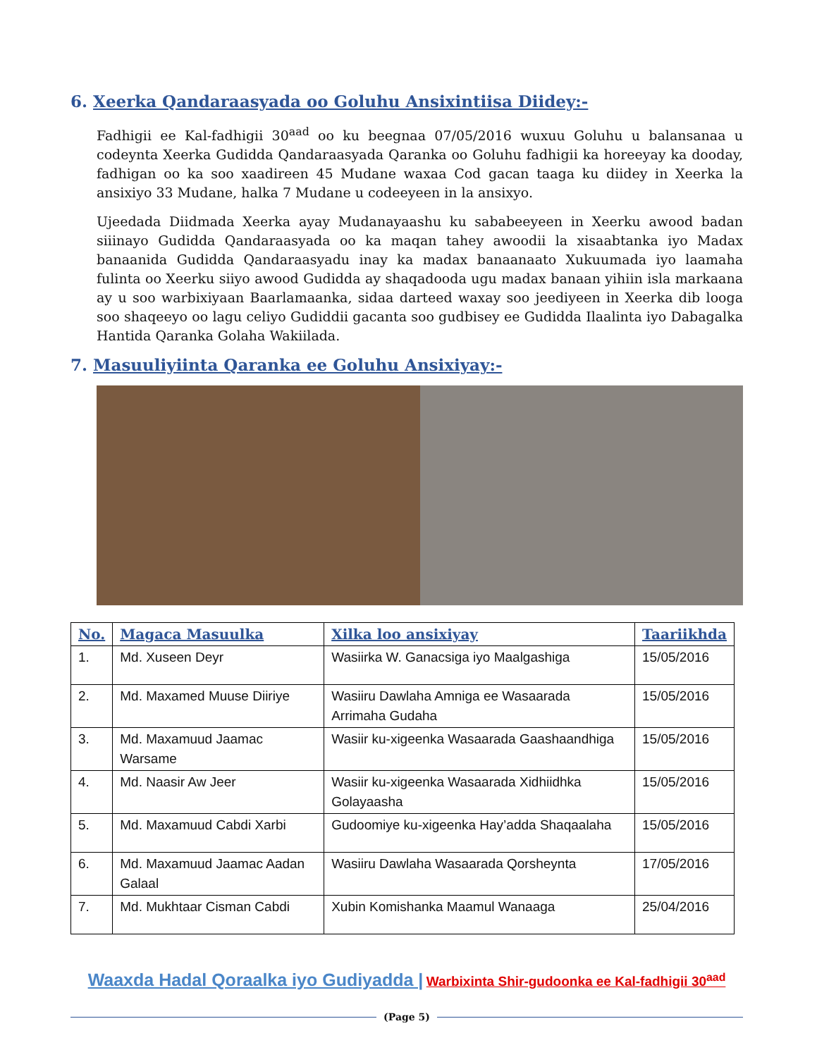6. Xeerka Qandaraasyada oo Goluhu Ansixintiisa Diidey:-
Fadhigii ee Kal-fadhigii 30<sup>aad</sup> oo ku beegnaa 07/05/2016 wuxuu Goluhu u balansanaa u codeynta Xeerka Gudidda Qandaraasyada Qaranka oo Goluhu fadhigii ka horeeyay ka dooday, fadhigan oo ka soo xaadireen 45 Mudane waxaa Cod gacan taaga ku diidey in Xeerka la ansixiyo 33 Mudane, halka 7 Mudane u codeeyeen in la ansixyo.
Ujeedada Diidmada Xeerka ayay Mudanayaashu ku sababeeyeen in Xeerku awood badan siiinayo Gudidda Qandaraasyada oo ka maqan tahey awoodii la xisaabtanka iyo Madax banaanida Gudidda Qandaraasyadu inay ka madax banaanaato Xukuumada iyo laamaha fulinta oo Xeerku siiyo awood Gudidda ay shaqadooda ugu madax banaan yihiin isla markaana ay u soo warbixiyaan Baarlamaanka, sidaa darteed waxay soo jeediyeen in Xeerka dib looga soo shaqeeyo oo lagu celiyo Gudiddii gacanta soo gudbisey ee Gudidda Ilaalinta iyo Dabagalka Hantida Qaranka Golaha Wakiilada.
7. Masuuliyiinta Qaranka ee Goluhu Ansixiyay:-
| No. | Magaca Masuulka | Xilka loo ansixiyay | Taariikhda |
| --- | --- | --- | --- |
| 1. | Md. Xuseen Deyr | Wasiirka W. Ganacsiga iyo Maalgashiga | 15/05/2016 |
| 2. | Md. Maxamed Muuse Diiriye | Wasiiru Dawlaha Amniga ee Wasaarada Arrimaha Gudaha | 15/05/2016 |
| 3. | Md. Maxamuud Jaamac Warsame | Wasiir ku-xigeenka Wasaarada Gaashaandhiga | 15/05/2016 |
| 4. | Md. Naasir Aw Jeer | Wasiir ku-xigeenka Wasaarada Xidhiidhka Golayaasha | 15/05/2016 |
| 5. | Md. Maxamuud Cabdi Xarbi | Gudoomiye ku-xigeenka Hay’adda Shaqaalaha | 15/05/2016 |
| 6. | Md. Maxamuud Jaamac Aadan Galaal | Wasiiru Dawlaha Wasaarada Qorsheynta | 17/05/2016 |
| 7. | Md. Mukhtaar Cisman Cabdi | Xubin Komishanka Maamul Wanaaga | 25/04/2016 |
Waaxda Hadal Qoraalka iyo Gudiyadda | Warbixinta Shir-gudoonka ee Kal-fadhigii 30<sup>aad</sup>
(Page 5)